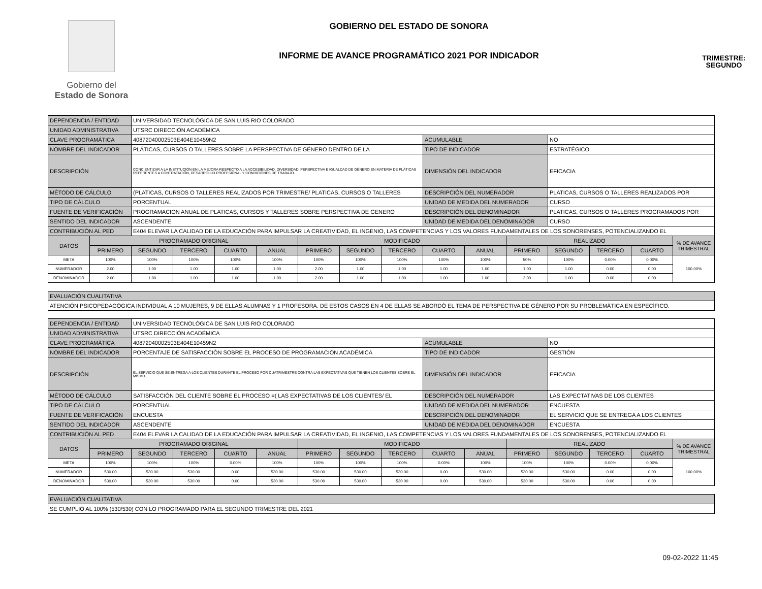Gobierno del
Estado de Sonora
GOBIERNO DEL ESTADO DE SONORA
INFORME DE AVANCE PROGRAMÁTICO 2021 POR INDICADOR
TRIMESTRE:
SEGUNDO
| DEPENDENCIA / ENTIDAD | | UNIVERSIDAD TECNOLÓGICA DE SAN LUIS RIO COLORADO | | | | | | | | | | | | | |
| UNIDAD ADMINISTRATIVA | | UTSRC DIRECCIÓN ACADÉMICA | | | | | | | | | | | | | |
| CLAVE PROGRAMÁTICA | | 40872040002503E404E10459N2 | | | | | | | ACUMULABLE | | | NO | | | |
| NOMBRE DEL INDICADOR | | PLÁTICAS, CURSOS O TALLERES SOBRE LA PERSPECTIVA DE GÉNERO DENTRO DE LA | | | | | | | TIPO DE INDICADOR | | | ESTRATÉGICO | | | |
| DESCRIPCIÓN | | CONCIENTIZAR A LA INSTITUCIÓN EN LA MEJORA RESPECTO A LA ACCESIBILIDAD, DIVERSIDAD, PERSPECTIVA E IGUALDAD DE GÉNERO EN MATERIA DE PLÁTICAS REFERENTES A CONTRATACIÓN, DESARROLLO PROFESIONAL Y CONDICIONES DE TRABAJO. | | | | | | | DIMENSIÓN DEL INDICADOR | | | EFICACIA | | | |
| MÉTODO DE CÁLCULO | | (PLATICAS, CURSOS O TALLERES REALIZADOS POR TRIMESTRE/ PLATICAS, CURSOS O TALLERES | | | | | | | DESCRIPCIÓN DEL NUMERADOR | | | PLATICAS, CURSOS O TALLERES REALIZADOS POR | | | |
| TIPO DE CÁLCULO | | PORCENTUAL | | | | | | | UNIDAD DE MEDIDA DEL NUMERADOR | | | CURSO | | | |
| FUENTE DE VERIFICACIÓN | | PROGRAMACION ANUAL DE PLATICAS, CURSOS Y TALLERES SOBRE PERSPECTIVA DE GENERO | | | | | | | DESCRIPCIÓN DEL DENOMINADOR | | | PLATICAS, CURSOS O TALLERES PROGRAMADOS POR | | | |
| SENTIDO DEL INDICADOR | | ASCENDENTE | | | | | | | UNIDAD DE MEDIDA DEL DENOMINADOR | | | CURSO | | | |
| CONTRIBUCIÓN AL PED | | E404 ELEVAR LA CALIDAD DE LA EDUCACIÓN PARA IMPULSAR LA CREATIVIDAD, EL INGENIO, LAS COMPETENCIAS Y LOS VALORES FUNDAMENTALES DE LOS SONORENSES, POTENCIALIZANDO EL | | | | | | | | | | | | | |
| DATOS | PROGRAMADO ORIGINAL | | | | | MODIFICADO | | | | | REALIZADO | | | | % DE AVANCE TRIMESTRAL |
| | PRIMERO | SEGUNDO | TERCERO | CUARTO | ANUAL | PRIMERO | SEGUNDO | TERCERO | CUARTO | ANUAL | PRIMERO | SEGUNDO | TERCERO | CUARTO | |
| META | 100% | 100% | 100% | 100% | 100% | 100% | 100% | 100% | 100% | 100% | 50% | 100% | 0.00% | 0.00% | 100.00% |
| NUMERADOR | 2.00 | 1.00 | 1.00 | 1.00 | 1.00 | 2.00 | 1.00 | 1.00 | 1.00 | 1.00 | 1.00 | 1.00 | 0.00 | 0.00 | |
| DENOMINADOR | 2.00 | 1.00 | 1.00 | 1.00 | 1.00 | 2.00 | 1.00 | 1.00 | 1.00 | 1.00 | 2.00 | 1.00 | 0.00 | 0.00 | |
| EVALUACIÓN CUALITATIVA | | | | | | | | | | | | | | | |
| ATENCIÓN PSICOPEDAGÓGICA INDIVIDUAL A 10 MUJERES, 9 DE ELLAS ALUMNAS Y 1 PROFESORA. DE ESTOS CASOS EN 4 DE ELLAS SE ABORDÓ EL TEMA DE PERSPECTIVA DE GÉNERO POR SU PROBLEMÁTICA EN ESPECÍFICO. | | | | | | | | | | | | | | | |
| DEPENDENCIA / ENTIDAD | | UNIVERSIDAD TECNOLÓGICA DE SAN LUIS RIO COLORADO | | | | | | | | | | | | | |
| UNIDAD ADMINISTRATIVA | | UTSRC DIRECCIÓN ACADÉMICA | | | | | | | | | | | | | |
| CLAVE PROGRAMÁTICA | | 40872040002503E404E10459N2 | | | | | | | ACUMULABLE | | | NO | | | |
| NOMBRE DEL INDICADOR | | PORCENTAJE DE SATISFACCIÓN SOBRE EL PROCESO DE PROGRAMACIÓN ACADÉMICA | | | | | | | TIPO DE INDICADOR | | | GESTIÓN | | | |
| DESCRIPCIÓN | | EL SERVICIO QUE SE ENTREGA A LOS CLIENTES DURANTE EL PROCESO POR CUATRIMESTRE CONTRA LAS EXPECTATIVAS QUE TIENEN LOS CLIENTES SOBRE EL MISMO. | | | | | | | DIMENSIÓN DEL INDICADOR | | | EFICACIA | | | |
| MÉTODO DE CÁLCULO | | SATISFACCIÓN DEL CLIENTE SOBRE EL PROCESO =( LAS EXPECTATIVAS DE LOS CLIENTES/ EL | | | | | | | DESCRIPCIÓN DEL NUMERADOR | | | LAS EXPECTATIVAS DE LOS CLIENTES | | | |
| TIPO DE CÁLCULO | | PORCENTUAL | | | | | | | UNIDAD DE MEDIDA DEL NUMERADOR | | | ENCUESTA | | | |
| FUENTE DE VERIFICACIÓN | | ENCUESTA | | | | | | | DESCRIPCIÓN DEL DENOMINADOR | | | EL SERVICIO QUE SE ENTREGA A LOS CLIENTES | | | |
| SENTIDO DEL INDICADOR | | ASCENDENTE | | | | | | | UNIDAD DE MEDIDA DEL DENOMINADOR | | | ENCUESTA | | | |
| CONTRIBUCIÓN AL PED | | E404 ELEVAR LA CALIDAD DE LA EDUCACIÓN PARA IMPULSAR LA CREATIVIDAD, EL INGENIO, LAS COMPETENCIAS Y LOS VALORES FUNDAMENTALES DE LOS SONORENSES, POTENCIALIZANDO EL | | | | | | | | | | | | | |
| DATOS | PROGRAMADO ORIGINAL | | | | | MODIFICADO | | | | | REALIZADO | | | | % DE AVANCE TRIMESTRAL |
| | PRIMERO | SEGUNDO | TERCERO | CUARTO | ANUAL | PRIMERO | SEGUNDO | TERCERO | CUARTO | ANUAL | PRIMERO | SEGUNDO | TERCERO | CUARTO | |
| META | 100% | 100% | 100% | 0.00% | 100% | 100% | 100% | 100% | 0.00% | 100% | 100% | 100% | 0.00% | 0.00% | 100.00% |
| NUMERADOR | 530.00 | 530.00 | 530.00 | 0.00 | 530.00 | 530.00 | 530.00 | 530.00 | 0.00 | 530.00 | 530.00 | 530.00 | 0.00 | 0.00 | |
| DENOMINADOR | 530.00 | 530.00 | 530.00 | 0.00 | 530.00 | 530.00 | 530.00 | 530.00 | 0.00 | 530.00 | 530.00 | 530.00 | 0.00 | 0.00 | |
| EVALUACIÓN CUALITATIVA | | | | | | | | | | | | | | | |
| SE CUMPLIÓ AL 100% (530/530) CON LO PROGRAMADO PARA EL SEGUNDO TRIMESTRE DEL 2021 | | | | | | | | | | | | | | | |
09-02-2022 11:45